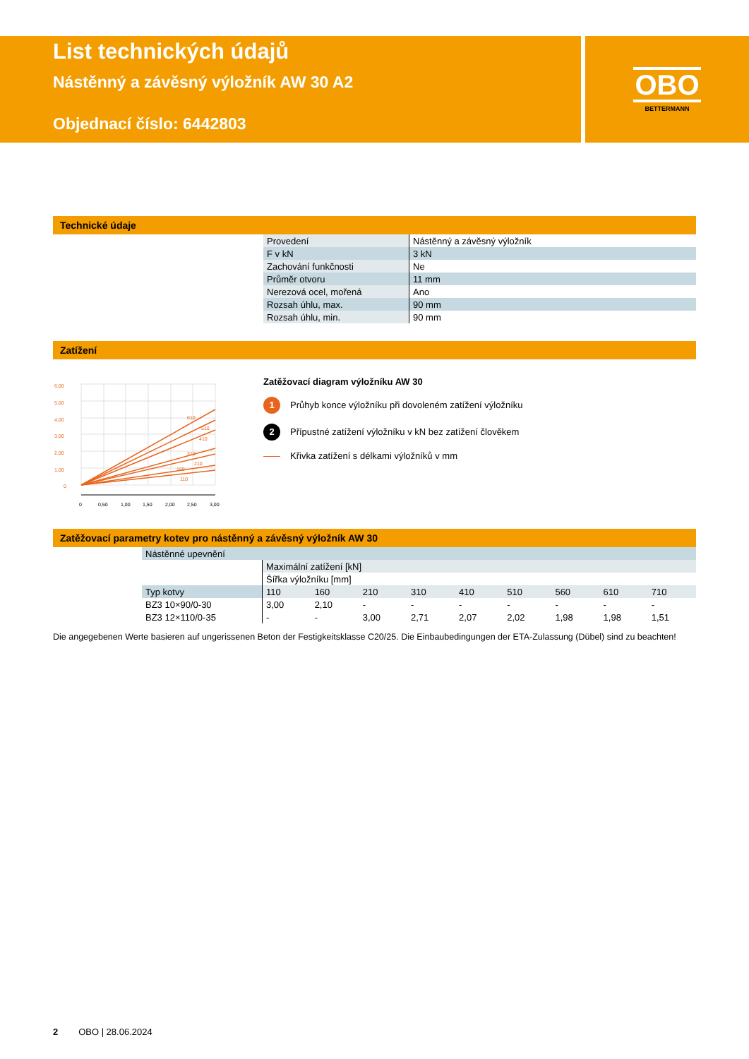OBO
BETTERMANN
List technických údajů
Nástěnný a závěsný výložník AW 30 A2
Objednací číslo: 6442803
Technické údaje
| Provedení | Nástěnný a závěsný výložník |
| F v kN | 3 kN |
| Zachování funkčnosti | Ne |
| Průměr otvoru | 11 mm |
| Nerezová ocel, mořená | Ano |
| Rozsah úhlu, max. | 90 mm |
| Rozsah úhlu, min. | 90 mm |
Zatížení
6,00
5,00
4,00
3,00
2,00
1,00
0
610
510
410
310
210
160
110
0
0,50
1,00
1,50
2,00
2,50
3,00
Zatěžovací diagram výložníku AW 30
1 Průhyb konce výložníku při dovoleném zatížení výložníku
2 Přípustné zatížení výložníku v kN bez zatížení člověkem
Křivka zatížení s délkami výložníků v mm
Zatěžovací parametry kotev pro nástěnný a závěsný výložník AW 30
| Nástěnné upevnění | | | | | | | | | |
| | Maximální zatížení [kN] | | | | | | | | |
| | Šířka výložníku [mm] | | | | | | | | |
| Typ kotvy | 110 | 160 | 210 | 310 | 410 | 510 | 560 | 610 | 710 |
| BZ3 10×90/0-30 | 3,00 | 2,10 | - | - | - | - | - | - | - |
| BZ3 12×110/0-35 | - | - | 3,00 | 2,71 | 2,07 | 2,02 | 1,98 | 1,98 | 1,51 |
Die angegebenen Werte basieren auf ungerissenen Beton der Festigkeitsklasse C20/25. Die Einbaubedingungen der ETA-Zulassung (Dübel) sind zu be­achten!
2 OBO | 28.06.2024